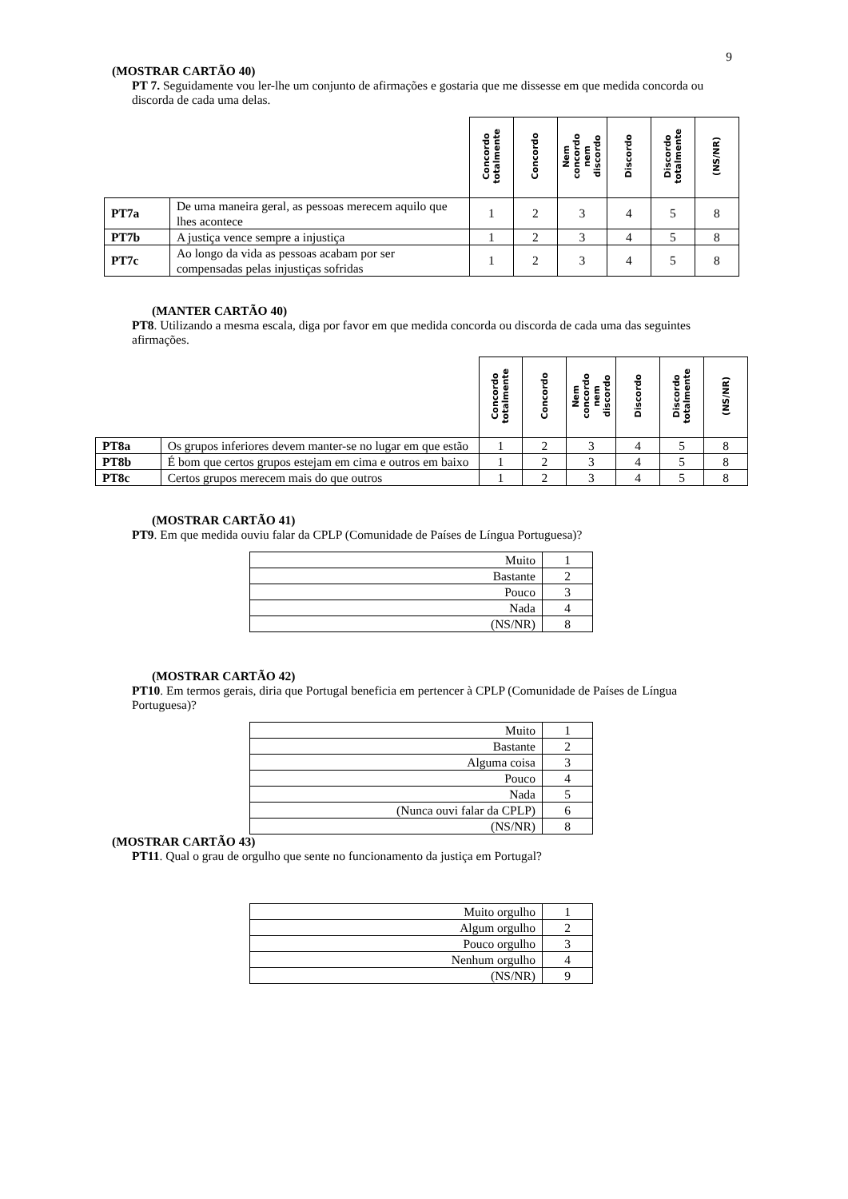9
(MOSTRAR CARTÃO 40)
PT 7. Seguidamente vou ler-lhe um conjunto de afirmações e gostaria que me dissesse em que medida concorda ou discorda de cada uma delas.
| | | Concordo totalmente | Concordo | Nem concordo nem discordo | Discordo | Discordo totalmente | (NS/NR) |
| --- | --- | --- | --- | --- | --- | --- | --- |
| PT7a | De uma maneira geral, as pessoas merecem aquilo que lhes acontece | 1 | 2 | 3 | 4 | 5 | 8 |
| PT7b | A justiça vence sempre a injustiça | 1 | 2 | 3 | 4 | 5 | 8 |
| PT7c | Ao longo da vida as pessoas acabam por ser compensadas pelas injustiças sofridas | 1 | 2 | 3 | 4 | 5 | 8 |
(MANTER CARTÃO 40)
PT8. Utilizando a mesma escala, diga por favor em que medida concorda ou discorda de cada uma das seguintes afirmações.
| | | Concordo totalmente | Concordo | Nem concordo nem discordo | Discordo | Discordo totalmente | (NS/NR) |
| --- | --- | --- | --- | --- | --- | --- | --- |
| PT8a | Os grupos inferiores devem manter-se no lugar em que estão | 1 | 2 | 3 | 4 | 5 | 8 |
| PT8b | É bom que certos grupos estejam em cima e outros em baixo | 1 | 2 | 3 | 4 | 5 | 8 |
| PT8c | Certos grupos merecem mais do que outros | 1 | 2 | 3 | 4 | 5 | 8 |
(MOSTRAR CARTÃO 41)
PT9. Em que medida ouviu falar da CPLP (Comunidade de Países de Língua Portuguesa)?
| Muito | 1 |
| Bastante | 2 |
| Pouco | 3 |
| Nada | 4 |
| (NS/NR) | 8 |
(MOSTRAR CARTÃO 42)
PT10. Em termos gerais, diria que Portugal beneficia em pertencer à CPLP (Comunidade de Países de Língua Portuguesa)?
| Muito | 1 |
| Bastante | 2 |
| Alguma coisa | 3 |
| Pouco | 4 |
| Nada | 5 |
| (Nunca ouvi falar da CPLP) | 6 |
| (NS/NR) | 8 |
(MOSTRAR CARTÃO 43)
PT11. Qual o grau de orgulho que sente no funcionamento da justiça em Portugal?
| Muito orgulho | 1 |
| Algum orgulho | 2 |
| Pouco orgulho | 3 |
| Nenhum orgulho | 4 |
| (NS/NR) | 9 |